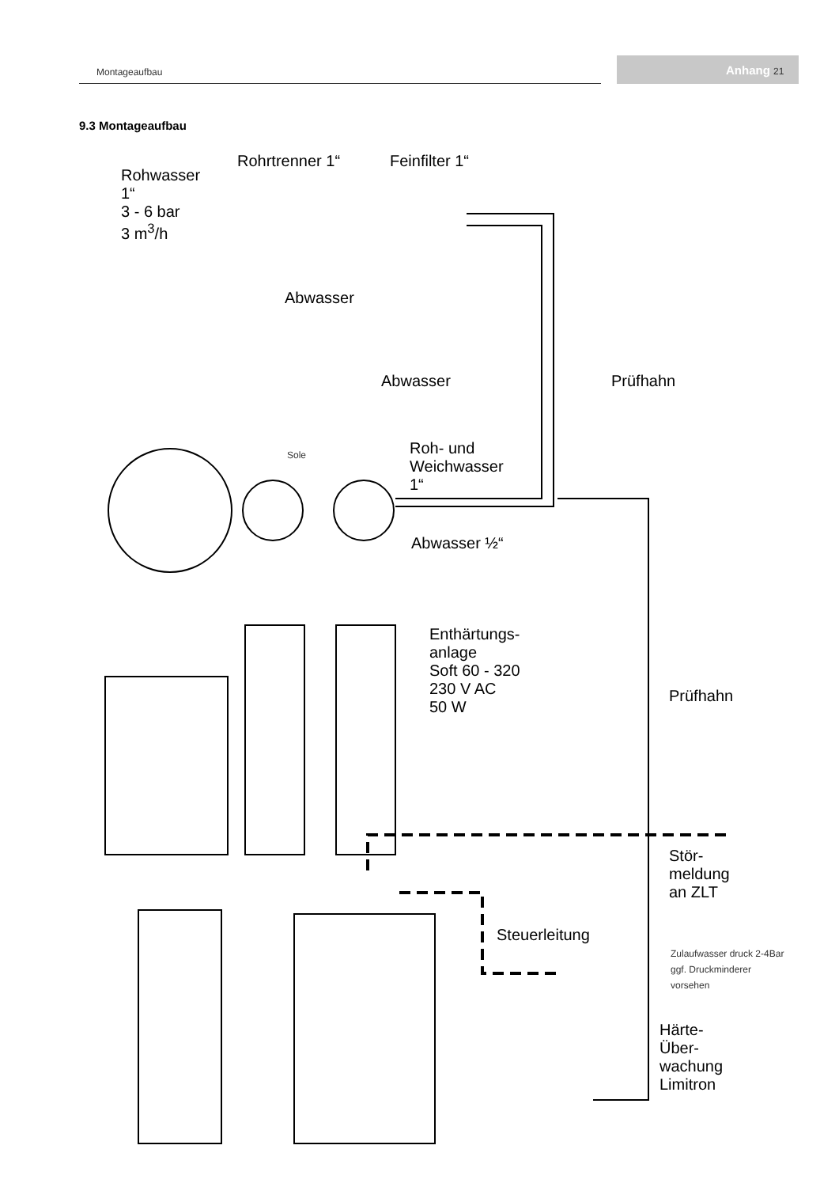Montageaufbau Anhang 21
9.3 Montageaufbau
Rohwasser
1“
3 - 6 bar
3 m<sup>3</sup>/h
Rohrtrenner 1“ Feinfilter 1“
Abwasser
Abwasser Prüfhahn
Sole
Roh- und
Weichwasser
1“
Abwasser ½“
Enthärtungs-
anlage
Soft 60 - 320
230 V AC
50 W
Prüfhahn
Stör-
meldung
an ZLT
Steuerleitung
Zulaufwasser druck 2-4Bar
ggf. Druckminderer
vorsehen
Härte-
Über-
wachung
Limitron